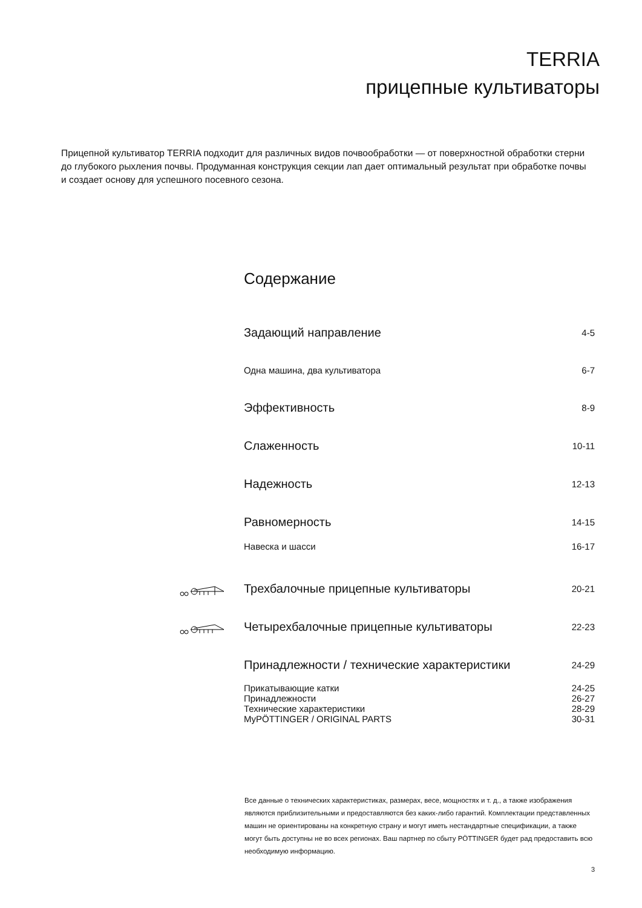TERRIA
прицепные культиваторы
Прицепной культиватор TERRIA подходит для различных видов почвообработки — от поверхностной обработки стерни до глубокого рыхления почвы. Продуманная конструкция секции лап дает оптимальный результат при обработке почвы и создает основу для успешного посевного сезона.
Содержание
Задающий направление 4-5
Одна машина, два культиватора 6-7
Эффективность 8-9
Слаженность 10-11
Надежность 12-13
Равномерность 14-15
Навеска и шасси 16-17
Трехбалочные прицепные культиваторы 20-21
Четырехбалочные прицепные культиваторы 22-23
Принадлежности / технические характеристики 24-29
Прикатывающие катки 24-25
Принадлежности 26-27
Технические характеристики 28-29
MyPÖTTINGER / ORIGINAL PARTS 30-31
Все данные о технических характеристиках, размерах, весе, мощностях и т. д., а также изображения являются приблизительными и предоставляются без каких-либо гарантий. Комплектации представленных машин не ориентированы на конкретную страну и могут иметь нестандартные спецификации, а также могут быть доступны не во всех регионах. Ваш партнер по сбыту PÖTTINGER будет рад предоставить всю необходимую информацию.
3